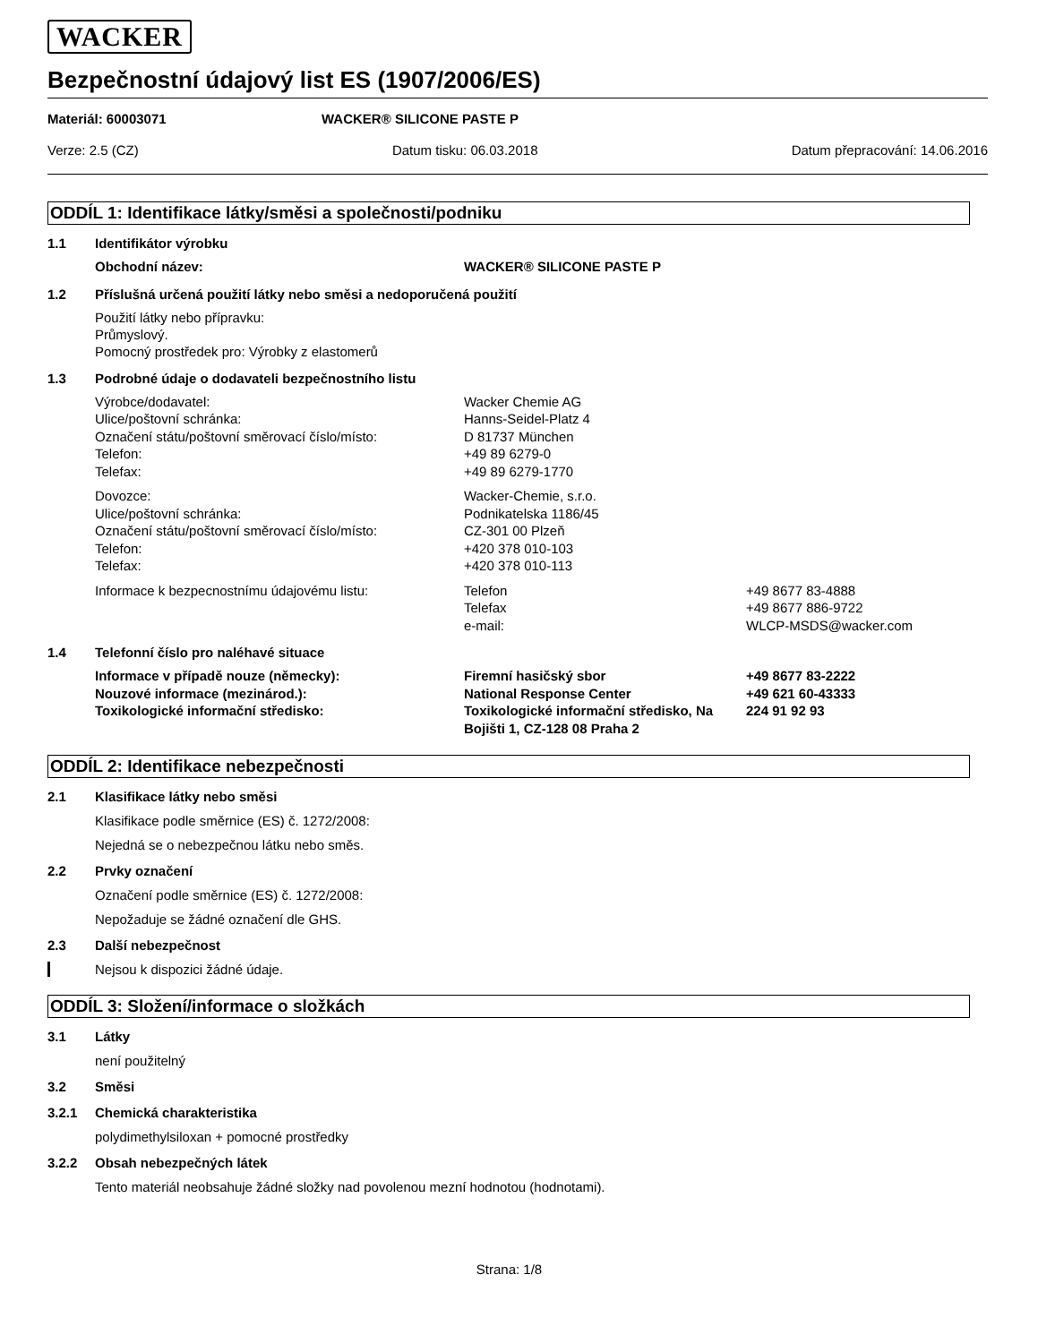WACKER
Bezpečnostní údajový list ES (1907/2006/ES)
Materiál: 60003071 WACKER® SILICONE PASTE P
Verze: 2.5 (CZ) Datum tisku: 06.03.2018 Datum přepracování: 14.06.2016
ODDÍL 1: Identifikace látky/směsi a společnosti/podniku
1.1 Identifikátor výrobku
Obchodní název:
WACKER® SILICONE PASTE P
1.2 Příslušná určená použití látky nebo směsi a nedoporučená použití
Použití látky nebo přípravku:
Průmyslový.
Pomocný prostředek pro: Výrobky z elastomerů
1.3 Podrobné údaje o dodavateli bezpečnostního listu
Výrobce/dodavatel:
Ulice/poštovní schránka:
Označení státu/poštovní směrovací číslo/místo:
Telefon:
Telefax:
Wacker Chemie AG
Hanns-Seidel-Platz 4
D 81737 München
+49 89 6279-0
+49 89 6279-1770
Dovozce:
Ulice/poštovní schránka:
Označení státu/poštovní směrovací číslo/místo:
Telefon:
Telefax:
Wacker-Chemie, s.r.o.
Podnikatelska 1186/45
CZ-301 00 Plzeň
+420 378 010-103
+420 378 010-113
Informace k bezpecnostnímu údajovému listu:
Telefon
Telefax
e-mail:
+49 8677 83-4888
+49 8677 886-9722
WLCP-MSDS@wacker.com
1.4 Telefonní číslo pro naléhavé situace
Informace v případě nouze (německy):
Nouzové informace (mezinárod.):
Toxikologické informační středisko:
Firemní hasičský sbor
National Response Center
Toxikologické informační středisko, Na Bojišti 1, CZ-128 08 Praha 2
+49 8677 83-2222
+49 621 60-43333
224 91 92 93
ODDÍL 2: Identifikace nebezpečnosti
2.1 Klasifikace látky nebo směsi
Klasifikace podle směrnice (ES) č. 1272/2008:
Nejedná se o nebezpečnou látku nebo směs.
2.2 Prvky označení
Označení podle směrnice (ES) č. 1272/2008:
Nepožaduje se žádné označení dle GHS.
2.3 Další nebezpečnost
Nejsou k dispozici žádné údaje.
ODDÍL 3: Složení/informace o složkách
3.1 Látky
není použitelný
3.2 Směsi
3.2.1 Chemická charakteristika
polydimethylsiloxan + pomocné prostředky
3.2.2 Obsah nebezpečných látek
Tento materiál neobsahuje žádné složky nad povolenou mezní hodnotou (hodnotami).
Strana: 1/8